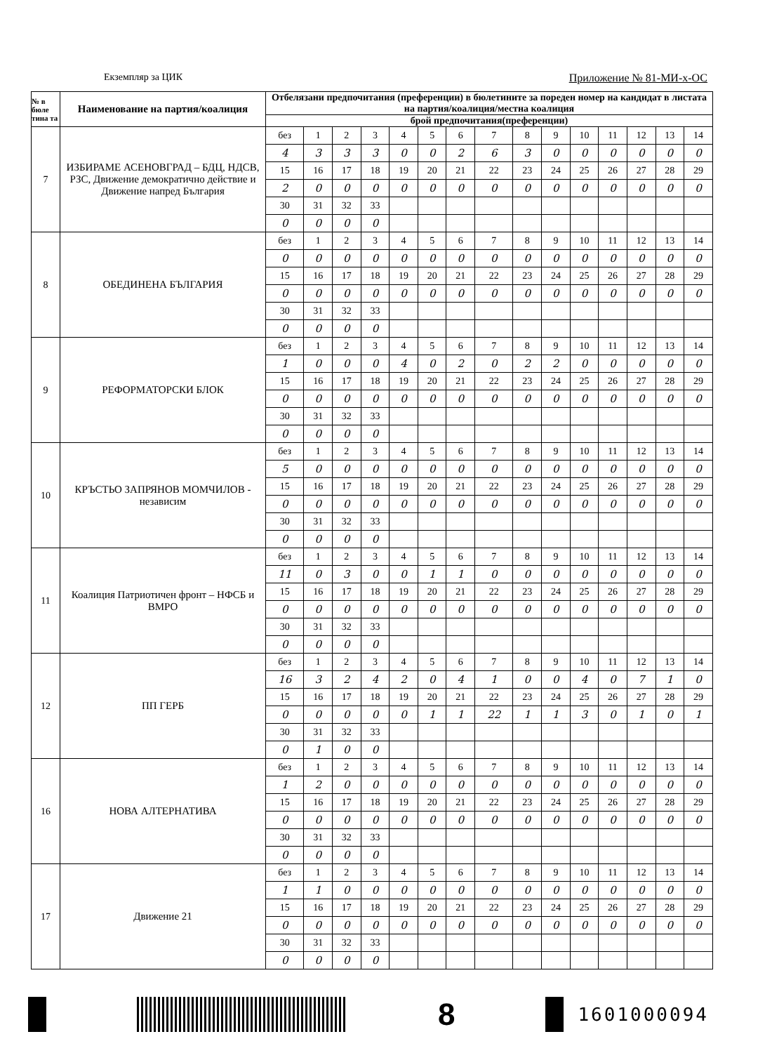Екземпляр за ЦИК Приложение № 81-МИ-х-ОС
| № в бюле тина та | Наименование на партия/коалиция | Отбелязани предпочитания (преференции) в бюлетините за пореден номер на кандидат в листата на партия/коалиция/местна коалиция | | | | | | | | | | | | | | |
| --- | --- | --- | --- | --- | --- | --- | --- | --- | --- | --- | --- | --- | --- | --- | --- | --- |
| | | брой предпочитания(преференции) | | | | | | | | | | | | | | |
| 7 | ИЗБИРАМЕ АСЕНОВГРАД – БДЦ, НДСВ, РЗС, Движение демократично действие и Движение напред България | без | 1 | 2 | 3 | 4 | 5 | 6 | 7 | 8 | 9 | 10 | 11 | 12 | 13 | 14 |
| | | 4 | 3 | 3 | 3 | 0 | 0 | 2 | 6 | 3 | 0 | 0 | 0 | 0 | 0 | 0 |
| | | 15 | 16 | 17 | 18 | 19 | 20 | 21 | 22 | 23 | 24 | 25 | 26 | 27 | 28 | 29 |
| | | 2 | 0 | 0 | 0 | 0 | 0 | 0 | 0 | 0 | 0 | 0 | 0 | 0 | 0 | 0 |
| | | 30 | 31 | 32 | 33 | | | | | | | | | | | |
| | | 0 | 0 | 0 | 0 | | | | | | | | | | | |
| 8 | ОБЕДИНЕНА БЪЛГАРИЯ | без | 1 | 2 | 3 | 4 | 5 | 6 | 7 | 8 | 9 | 10 | 11 | 12 | 13 | 14 |
| | | 0 | 0 | 0 | 0 | 0 | 0 | 0 | 0 | 0 | 0 | 0 | 0 | 0 | 0 | 0 |
| | | 15 | 16 | 17 | 18 | 19 | 20 | 21 | 22 | 23 | 24 | 25 | 26 | 27 | 28 | 29 |
| | | 0 | 0 | 0 | 0 | 0 | 0 | 0 | 0 | 0 | 0 | 0 | 0 | 0 | 0 | 0 |
| | | 30 | 31 | 32 | 33 | | | | | | | | | | | |
| | | 0 | 0 | 0 | 0 | | | | | | | | | | | |
| 9 | РЕФОРМАТОРСКИ БЛОК | без | 1 | 2 | 3 | 4 | 5 | 6 | 7 | 8 | 9 | 10 | 11 | 12 | 13 | 14 |
| | | 1 | 0 | 0 | 0 | 4 | 0 | 2 | 0 | 2 | 2 | 0 | 0 | 0 | 0 | 0 |
| | | 15 | 16 | 17 | 18 | 19 | 20 | 21 | 22 | 23 | 24 | 25 | 26 | 27 | 28 | 29 |
| | | 0 | 0 | 0 | 0 | 0 | 0 | 0 | 0 | 0 | 0 | 0 | 0 | 0 | 0 | 0 |
| | | 30 | 31 | 32 | 33 | | | | | | | | | | | |
| | | 0 | 0 | 0 | 0 | | | | | | | | | | | |
| 10 | КРЪСТЬО ЗАПРЯНОВ МОМЧИЛОВ - независим | без | 1 | 2 | 3 | 4 | 5 | 6 | 7 | 8 | 9 | 10 | 11 | 12 | 13 | 14 |
| | | 5 | 0 | 0 | 0 | 0 | 0 | 0 | 0 | 0 | 0 | 0 | 0 | 0 | 0 | 0 |
| | | 15 | 16 | 17 | 18 | 19 | 20 | 21 | 22 | 23 | 24 | 25 | 26 | 27 | 28 | 29 |
| | | 0 | 0 | 0 | 0 | 0 | 0 | 0 | 0 | 0 | 0 | 0 | 0 | 0 | 0 | 0 |
| | | 30 | 31 | 32 | 33 | | | | | | | | | | | |
| | | 0 | 0 | 0 | 0 | | | | | | | | | | | |
| 11 | Коалиция Патриотичен фронт – НФСБ и ВМРО | без | 1 | 2 | 3 | 4 | 5 | 6 | 7 | 8 | 9 | 10 | 11 | 12 | 13 | 14 |
| | | 11 | 0 | 3 | 0 | 0 | 1 | 1 | 0 | 0 | 0 | 0 | 0 | 0 | 0 | 0 |
| | | 15 | 16 | 17 | 18 | 19 | 20 | 21 | 22 | 23 | 24 | 25 | 26 | 27 | 28 | 29 |
| | | 0 | 0 | 0 | 0 | 0 | 0 | 0 | 0 | 0 | 0 | 0 | 0 | 0 | 0 | 0 |
| | | 30 | 31 | 32 | 33 | | | | | | | | | | | |
| | | 0 | 0 | 0 | 0 | | | | | | | | | | | |
| 12 | ПП ГЕРБ | без | 1 | 2 | 3 | 4 | 5 | 6 | 7 | 8 | 9 | 10 | 11 | 12 | 13 | 14 |
| | | 16 | 3 | 2 | 4 | 2 | 0 | 4 | 1 | 0 | 0 | 4 | 0 | 7 | 1 | 0 |
| | | 15 | 16 | 17 | 18 | 19 | 20 | 21 | 22 | 23 | 24 | 25 | 26 | 27 | 28 | 29 |
| | | 0 | 0 | 0 | 0 | 0 | 1 | 1 | 22 | 1 | 1 | 3 | 0 | 1 | 0 | 1 |
| | | 30 | 31 | 32 | 33 | | | | | | | | | | | |
| | | 0 | 1 | 0 | 0 | | | | | | | | | | | |
| 16 | НОВА АЛТЕРНАТИВА | без | 1 | 2 | 3 | 4 | 5 | 6 | 7 | 8 | 9 | 10 | 11 | 12 | 13 | 14 |
| | | 1 | 2 | 0 | 0 | 0 | 0 | 0 | 0 | 0 | 0 | 0 | 0 | 0 | 0 | 0 |
| | | 15 | 16 | 17 | 18 | 19 | 20 | 21 | 22 | 23 | 24 | 25 | 26 | 27 | 28 | 29 |
| | | 0 | 0 | 0 | 0 | 0 | 0 | 0 | 0 | 0 | 0 | 0 | 0 | 0 | 0 | 0 |
| | | 30 | 31 | 32 | 33 | | | | | | | | | | | |
| | | 0 | 0 | 0 | 0 | | | | | | | | | | | |
| 17 | Движение 21 | без | 1 | 2 | 3 | 4 | 5 | 6 | 7 | 8 | 9 | 10 | 11 | 12 | 13 | 14 |
| | | 1 | 1 | 0 | 0 | 0 | 0 | 0 | 0 | 0 | 0 | 0 | 0 | 0 | 0 | 0 |
| | | 15 | 16 | 17 | 18 | 19 | 20 | 21 | 22 | 23 | 24 | 25 | 26 | 27 | 28 | 29 |
| | | 0 | 0 | 0 | 0 | 0 | 0 | 0 | 0 | 0 | 0 | 0 | 0 | 0 | 0 | 0 |
| | | 30 | 31 | 32 | 33 | | | | | | | | | | | |
| | | 0 | 0 | 0 | 0 | | | | | | | | | | | |
8
1601000094